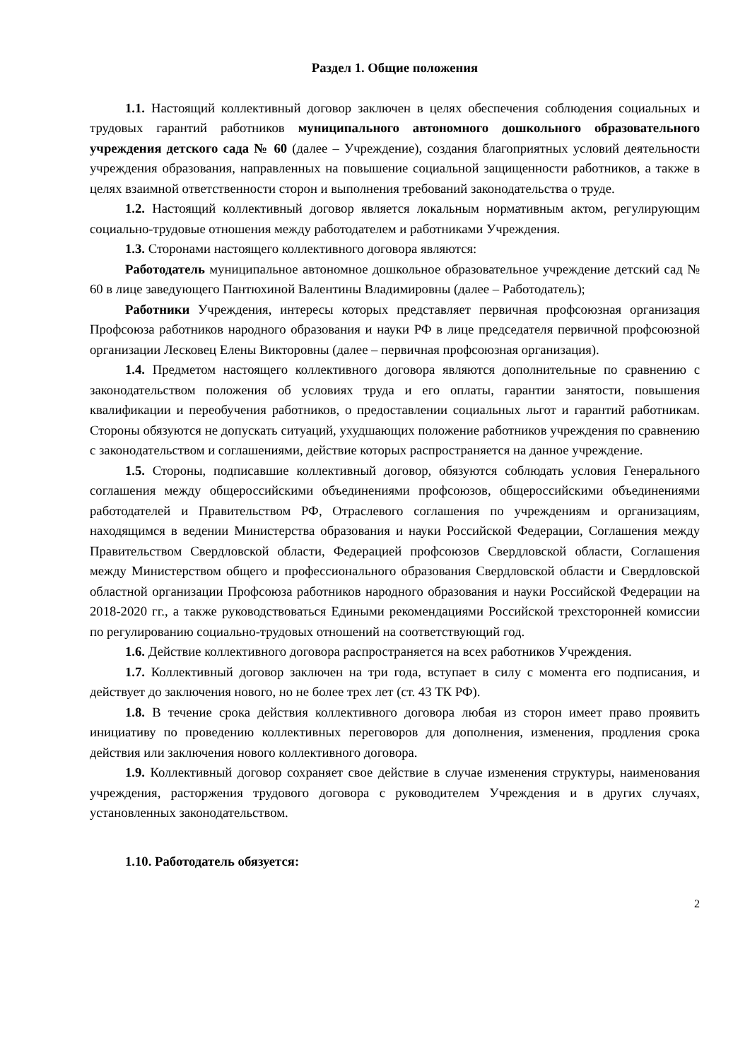Раздел 1. Общие положения
1.1. Настоящий коллективный договор заключен в целях обеспечения соблюдения социальных и трудовых гарантий работников муниципального автономного дошкольного образовательного учреждения детского сада № 60 (далее – Учреждение), создания благоприятных условий деятельности учреждения образования, направленных на повышение социальной защищенности работников, а также в целях взаимной ответственности сторон и выполнения требований законодательства о труде.
1.2. Настоящий коллективный договор является локальным нормативным актом, регулирующим социально-трудовые отношения между работодателем и работниками Учреждения.
1.3. Сторонами настоящего коллективного договора являются:
Работодатель муниципальное автономное дошкольное образовательное учреждение детский сад № 60 в лице заведующего Пантюхиной Валентины Владимировны (далее – Работодатель);
Работники Учреждения, интересы которых представляет первичная профсоюзная организация Профсоюза работников народного образования и науки РФ в лице председателя первичной профсоюзной организации Лесковец Елены Викторовны (далее – первичная профсоюзная организация).
1.4. Предметом настоящего коллективного договора являются дополнительные по сравнению с законодательством положения об условиях труда и его оплаты, гарантии занятости, повышения квалификации и переобучения работников, о предоставлении социальных льгот и гарантий работникам. Стороны обязуются не допускать ситуаций, ухудшающих положение работников учреждения по сравнению с законодательством и соглашениями, действие которых распространяется на данное учреждение.
1.5. Стороны, подписавшие коллективный договор, обязуются соблюдать условия Генерального соглашения между общероссийскими объединениями профсоюзов, общероссийскими объединениями работодателей и Правительством РФ, Отраслевого соглашения по учреждениям и организациям, находящимся в ведении Министерства образования и науки Российской Федерации, Соглашения между Правительством Свердловской области, Федерацией профсоюзов Свердловской области, Соглашения между Министерством общего и профессионального образования Свердловской области и Свердловской областной организации Профсоюза работников народного образования и науки Российской Федерации на 2018-2020 гг., а также руководствоваться Едиными рекомендациями Российской трехсторонней комиссии по регулированию социально-трудовых отношений на соответствующий год.
1.6. Действие коллективного договора распространяется на всех работников Учреждения.
1.7. Коллективный договор заключен на три года, вступает в силу с момента его подписания, и действует до заключения нового, но не более трех лет (ст. 43 ТК РФ).
1.8. В течение срока действия коллективного договора любая из сторон имеет право проявить инициативу по проведению коллективных переговоров для дополнения, изменения, продления срока действия или заключения нового коллективного договора.
1.9. Коллективный договор сохраняет свое действие в случае изменения структуры, наименования учреждения, расторжения трудового договора с руководителем Учреждения и в других случаях, установленных законодательством.
1.10. Работодатель обязуется:
2